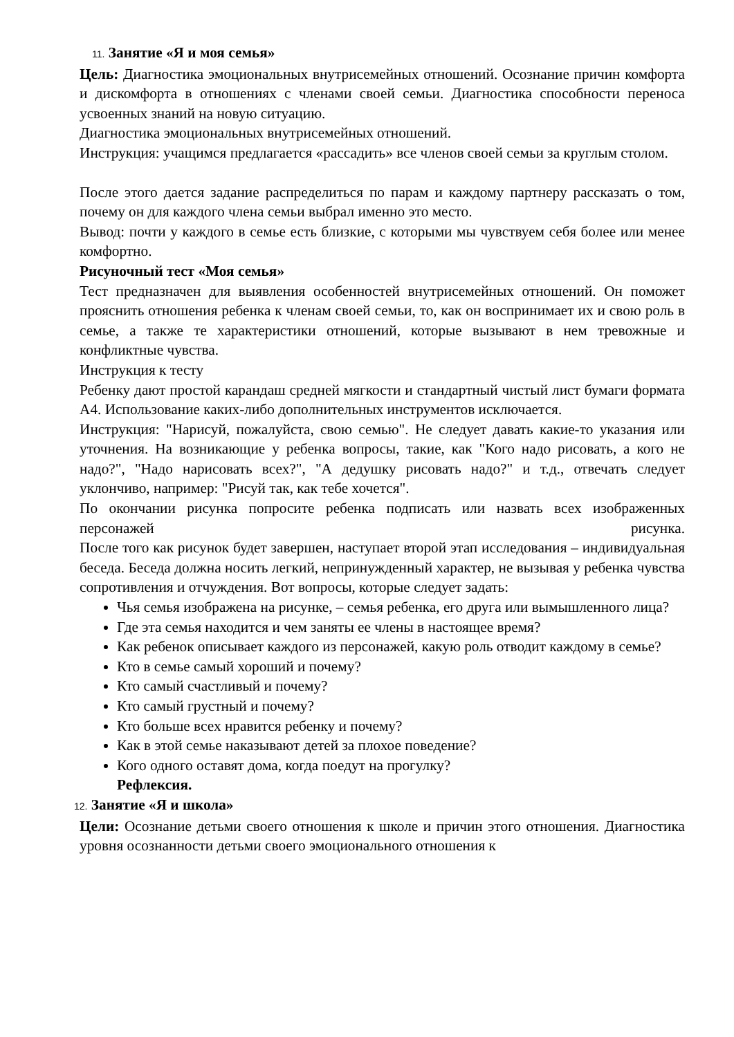11. Занятие «Я и моя семья»
Цель: Диагностика эмоциональных внутрисемейных отношений. Осознание причин комфорта и дискомфорта в отношениях с членами своей семьи. Диагностика способности переноса усвоенных знаний на новую ситуацию.
Диагностика эмоциональных внутрисемейных отношений.
Инструкция: учащимся предлагается «рассадить» все членов своей семьи за круглым столом.
После этого дается задание распределиться по парам и каждому партнеру рассказать о том, почему он для каждого члена семьи выбрал именно это место.
Вывод: почти у каждого в семье есть близкие, с которыми мы чувствуем себя более или менее комфортно.
Рисуночный тест «Моя семья»
Тест предназначен для выявления особенностей внутрисемейных отношений. Он поможет прояснить отношения ребенка к членам своей семьи, то, как он воспринимает их и свою роль в семье, а также те характеристики отношений, которые вызывают в нем тревожные и конфликтные чувства.
Инструкция к тесту
Ребенку дают простой карандаш средней мягкости и стандартный чистый лист бумаги формата А4. Использование каких-либо дополнительных инструментов исключается.
Инструкция: "Нарисуй, пожалуйста, свою семью". Не следует давать какие-то указания или уточнения. На возникающие у ребенка вопросы, такие, как "Кого надо рисовать, а кого не надо?", "Надо нарисовать всех?", "А дедушку рисовать надо?" и т.д., отвечать следует уклончиво, например: "Рисуй так, как тебе хочется".
По окончании рисунка попросите ребенка подписать или назвать всех изображенных персонажей рисунка.
После того как рисунок будет завершен, наступает второй этап исследования – индивидуальная беседа. Беседа должна носить легкий, непринужденный характер, не вызывая у ребенка чувства сопротивления и отчуждения. Вот вопросы, которые следует задать:
Чья семья изображена на рисунке, – семья ребенка, его друга или вымышленного лица?
Где эта семья находится и чем заняты ее члены в настоящее время?
Как ребенок описывает каждого из персонажей, какую роль отводит каждому в семье?
Кто в семье самый хороший и почему?
Кто самый счастливый и почему?
Кто самый грустный и почему?
Кто больше всех нравится ребенку и почему?
Как в этой семье наказывают детей за плохое поведение?
Кого одного оставят дома, когда поедут на прогулку?
Рефлексия.
12. Занятие «Я и школа»
Цели: Осознание детьми своего отношения к школе и причин этого отношения. Диагностика уровня осознанности детьми своего эмоционального отношения к